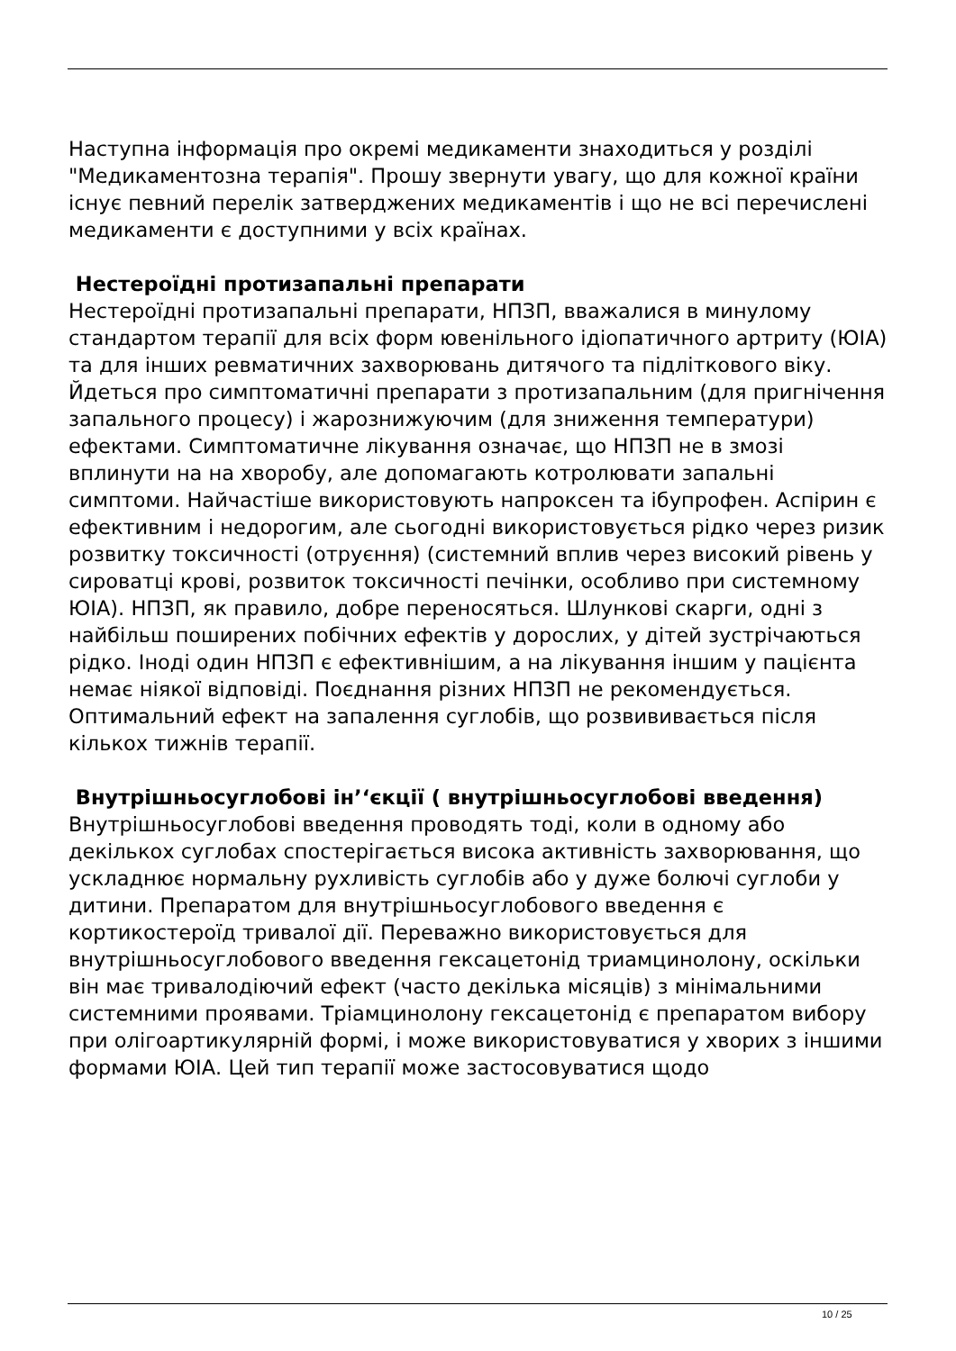Наступна інформація про окремі медикаменти знаходиться у розділі "Медикаментозна терапія". Прошу звернути увагу, що для кожної країни існує певний перелік затверджених медикаментів і що не всі перечислені медикаменти є доступними у всіх країнах.
Нестероїдні протизапальні препарати
Нестероїдні протизапальні препарати, НПЗП, вважалися в минулому стандартом терапії для всіх форм ювенільного ідіопатичного артриту (ЮІА) та для інших ревматичних захворювань дитячого та підліткового віку. Йдеться про симптоматичні препарати з протизапальним (для пригнічення запального процесу) і жарознижуючим (для зниження температури) ефектами. Симптоматичне лікування означає, що НПЗП не в змозі вплинути на на хворобу, але допомагають котролювати запальні симптоми. Найчастіше використовують напроксен та ібупрофен. Аспірин є ефективним і недорогим, але сьогодні використовується рідко через ризик розвитку токсичності (отруєння) (системний вплив через високий рівень у сироватці крові, розвиток токсичності печінки, особливо при системному ЮІА). НПЗП, як правило, добре переносяться. Шлункові скарги, одні з найбільш поширених побічних ефектів у дорослих, у дітей зустрічаються рідко. Іноді один НПЗП є ефективнішим, а на лікування іншим у пацієнта немає ніякої відповіді. Поєднання різних НПЗП не рекомендується. Оптимальний ефект на запалення суглобів, що розвививається після кількох тижнів терапії.
Внутрішньосуглобові ін’‘єкції ( внутрішньосуглобові введення)
Внутрішньосуглобові введення проводять тоді, коли в одному або декількох суглобах спостерігається висока активність захворювання, що ускладнює нормальну рухливість суглобів або у дуже болючі суглоби у дитини. Препаратом для внутрішньосуглобового введення є кортикостероїд тривалої дії. Переважно використовується для внутрішньосуглобового введення гексацетонід триамцинолону, оскільки він має тривалодіючий ефект (часто декілька місяців) з мінімальними системними проявами. Тріамцинолону гексацетонід є препаратом вибору при олігоартикулярній формі, і може використовуватися у хворих з іншими формами ЮІА. Цей тип терапії може застосовуватися щодо
10 / 25